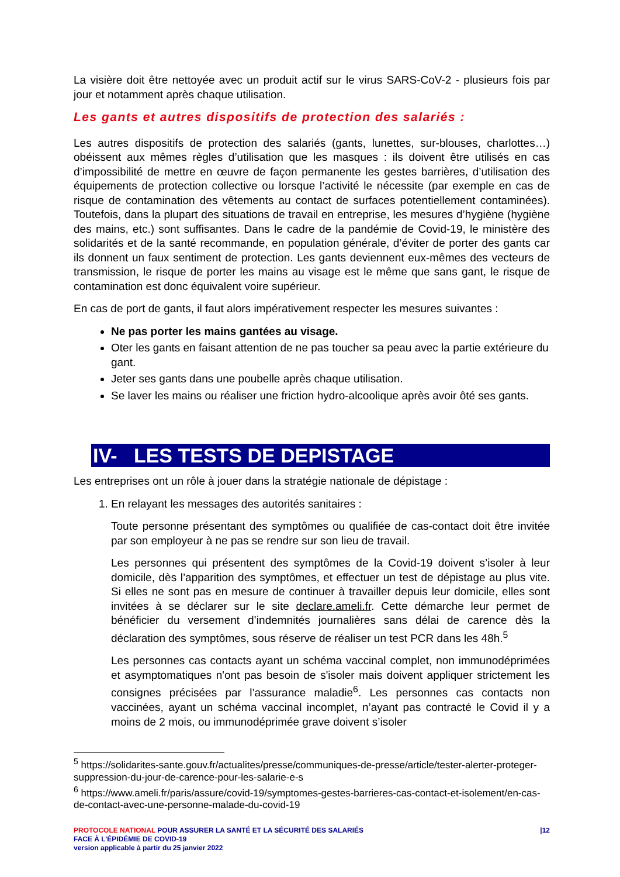La visière doit être nettoyée avec un produit actif sur le virus SARS-CoV-2 - plusieurs fois par jour et notamment après chaque utilisation.
Les gants et autres dispositifs de protection des salariés :
Les autres dispositifs de protection des salariés (gants, lunettes, sur-blouses, charlottes…) obéissent aux mêmes règles d’utilisation que les masques : ils doivent être utilisés en cas d’impossibilité de mettre en œuvre de façon permanente les gestes barrières, d’utilisation des équipements de protection collective ou lorsque l’activité le nécessite (par exemple en cas de risque de contamination des vêtements au contact de surfaces potentiellement contaminées). Toutefois, dans la plupart des situations de travail en entreprise, les mesures d’hygiène (hygiène des mains, etc.) sont suffisantes. Dans le cadre de la pandémie de Covid-19, le ministère des solidarités et de la santé recommande, en population générale, d’éviter de porter des gants car ils donnent un faux sentiment de protection. Les gants deviennent eux-mêmes des vecteurs de transmission, le risque de porter les mains au visage est le même que sans gant, le risque de contamination est donc équivalent voire supérieur.
En cas de port de gants, il faut alors impérativement respecter les mesures suivantes :
Ne pas porter les mains gantées au visage.
Oter les gants en faisant attention de ne pas toucher sa peau avec la partie extérieure du gant.
Jeter ses gants dans une poubelle après chaque utilisation.
Se laver les mains ou réaliser une friction hydro-alcoolique après avoir ôté ses gants.
IV- LES TESTS DE DEPISTAGE
Les entreprises ont un rôle à jouer dans la stratégie nationale de dépistage :
1. En relayant les messages des autorités sanitaires :
Toute personne présentant des symptômes ou qualifiée de cas-contact doit être invitée par son employeur à ne pas se rendre sur son lieu de travail.
Les personnes qui présentent des symptômes de la Covid-19 doivent s’isoler à leur domicile, dès l’apparition des symptômes, et effectuer un test de dépistage au plus vite. Si elles ne sont pas en mesure de continuer à travailler depuis leur domicile, elles sont invitées à se déclarer sur le site declare.ameli.fr. Cette démarche leur permet de bénéficier du versement d’indemnités journalières sans délai de carence dès la déclaration des symptômes, sous réserve de réaliser un test PCR dans les 48h.<sup>5</sup>
Les personnes cas contacts ayant un schéma vaccinal complet, non immunodéprimées et asymptomatiques n'ont pas besoin de s'isoler mais doivent appliquer strictement les consignes précisées par l’assurance maladie<sup>6</sup>. Les personnes cas contacts non vaccinées, ayant un schéma vaccinal incomplet, n’ayant pas contracté le Covid il y a moins de 2 mois, ou immunodéprimée grave doivent s’isoler
<sup>5</sup> https://solidarites-sante.gouv.fr/actualites/presse/communiques-de-presse/article/tester-alerter-proteger-suppression-du-jour-de-carence-pour-les-salarie-e-s
<sup>6</sup> https://www.ameli.fr/paris/assure/covid-19/symptomes-gestes-barrieres-cas-contact-et-isolement/en-cas-de-contact-avec-une-personne-malade-du-covid-19
PROTOCOLE NATIONAL POUR ASSURER LA SANTÉ ET LA SÉCURITÉ DES SALARIÉS
FACE À L’ÉPIDÉMIE DE COVID-19
version applicable à partir du 25 janvier 2022
|12